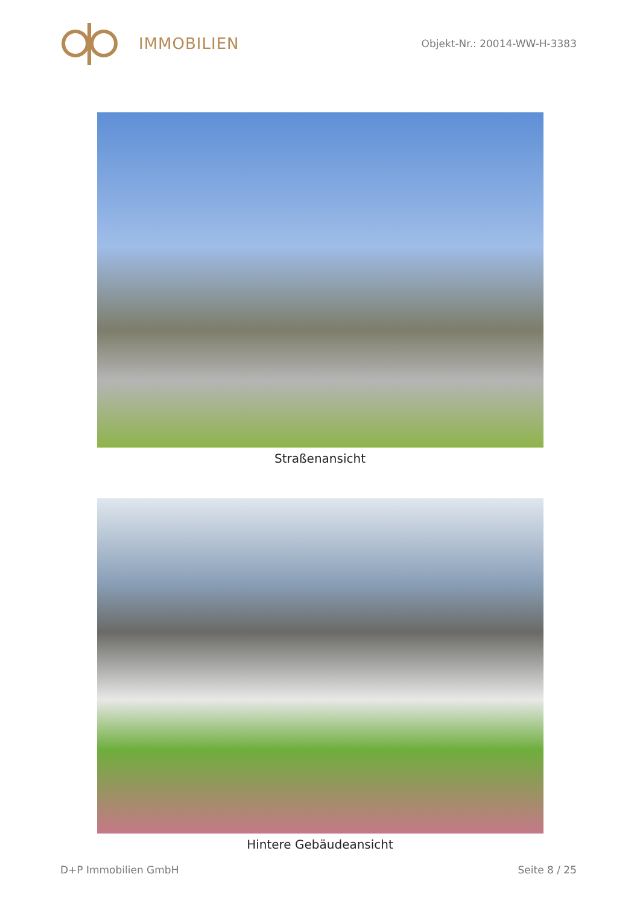IMMOBILIEN
Objekt-Nr.: 20014-WW-H-3383
Straßenansicht
Hintere Gebäudeansicht
D+P Immobilien GmbH Seite 8 / 25